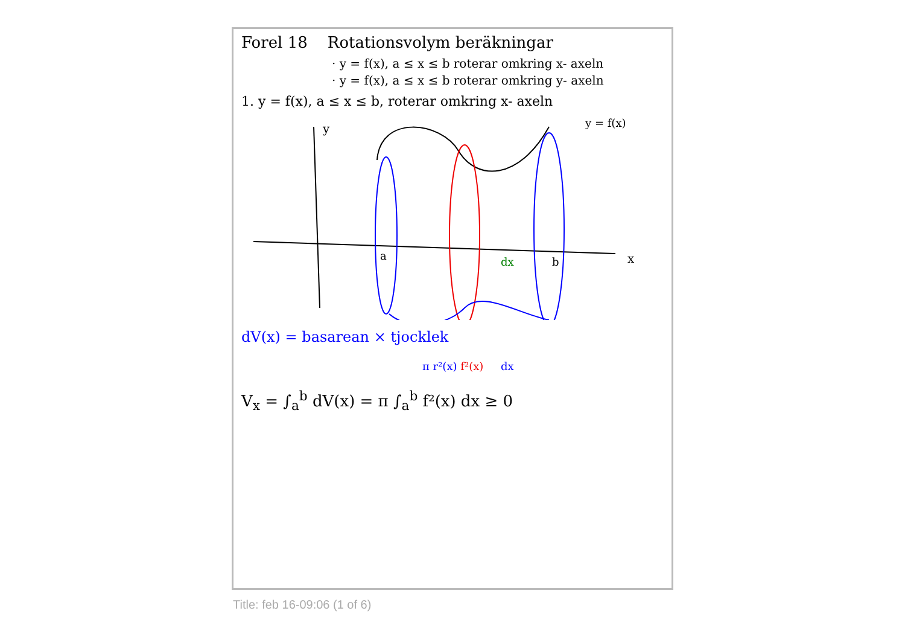Forel 18 Rotationsvolym beräkningar
· y = f(x), a ≤ x ≤ b roterar omkring x- axeln
· y = f(x), a ≤ x ≤ b roterar omkring y- axeln
1. y = f(x), a ≤ x ≤ b, roterar omkring x- axeln
y
x
a
b
dx
y = f(x)
dV(x) = basarean × tjocklek
π r²(x) f²(x) dx
V<sub>x</sub> = ∫<sub>a</sub><sup>b</sup> dV(x) = π ∫<sub>a</sub><sup>b</sup> f²(x) dx ≥ 0
Title: feb 16-09:06 (1 of 6)